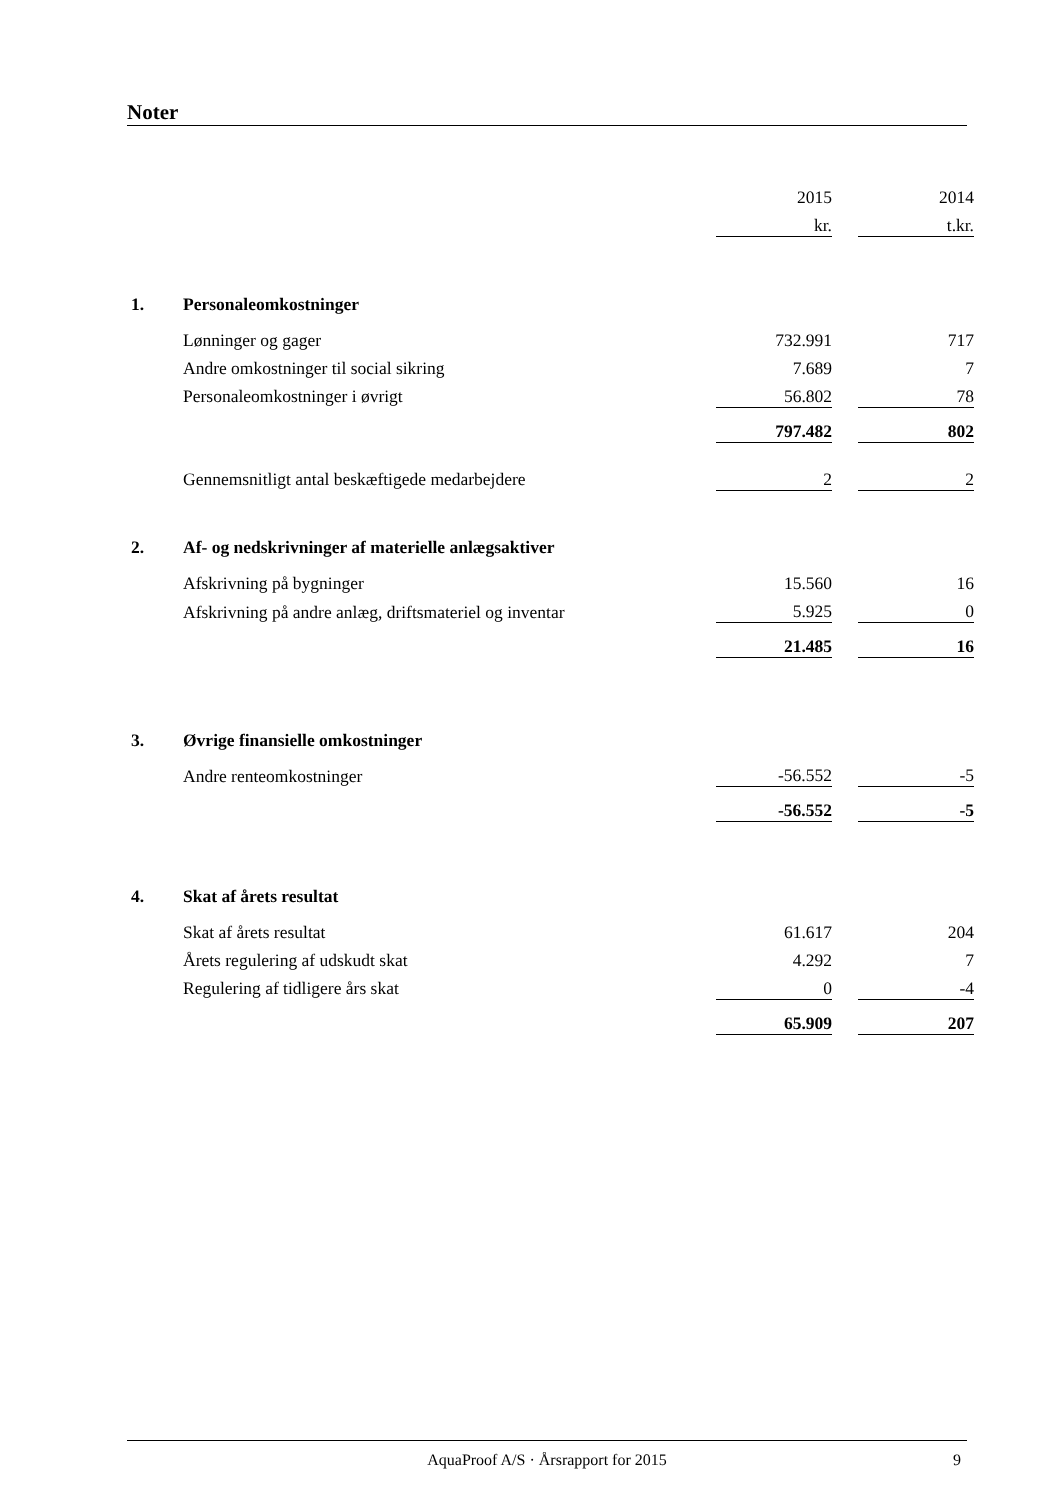Noter
| | | 2015 | | 2014 |
| | | kr. | | t.kr. |
| 1. | Personaleomkostninger | | | |
| | Lønninger og gager | 732.991 | | 717 |
| | Andre omkostninger til social sikring | 7.689 | | 7 |
| | Personaleomkostninger i øvrigt | 56.802 | | 78 |
| | | 797.482 | | 802 |
| | Gennemsnitligt antal beskæftigede medarbejdere | 2 | | 2 |
| 2. | Af- og nedskrivninger af materielle anlægsaktiver | | | |
| | Afskrivning på bygninger | 15.560 | | 16 |
| | Afskrivning på andre anlæg, driftsmateriel og inventar | 5.925 | | 0 |
| | | 21.485 | | 16 |
| 3. | Øvrige finansielle omkostninger | | | |
| | Andre renteomkostninger | -56.552 | | -5 |
| | | -56.552 | | -5 |
| 4. | Skat af årets resultat | | | |
| | Skat af årets resultat | 61.617 | | 204 |
| | Årets regulering af udskudt skat | 4.292 | | 7 |
| | Regulering af tidligere års skat | 0 | | -4 |
| | | 65.909 | | 207 |
AquaProof A/S · Årsrapport for 2015 9